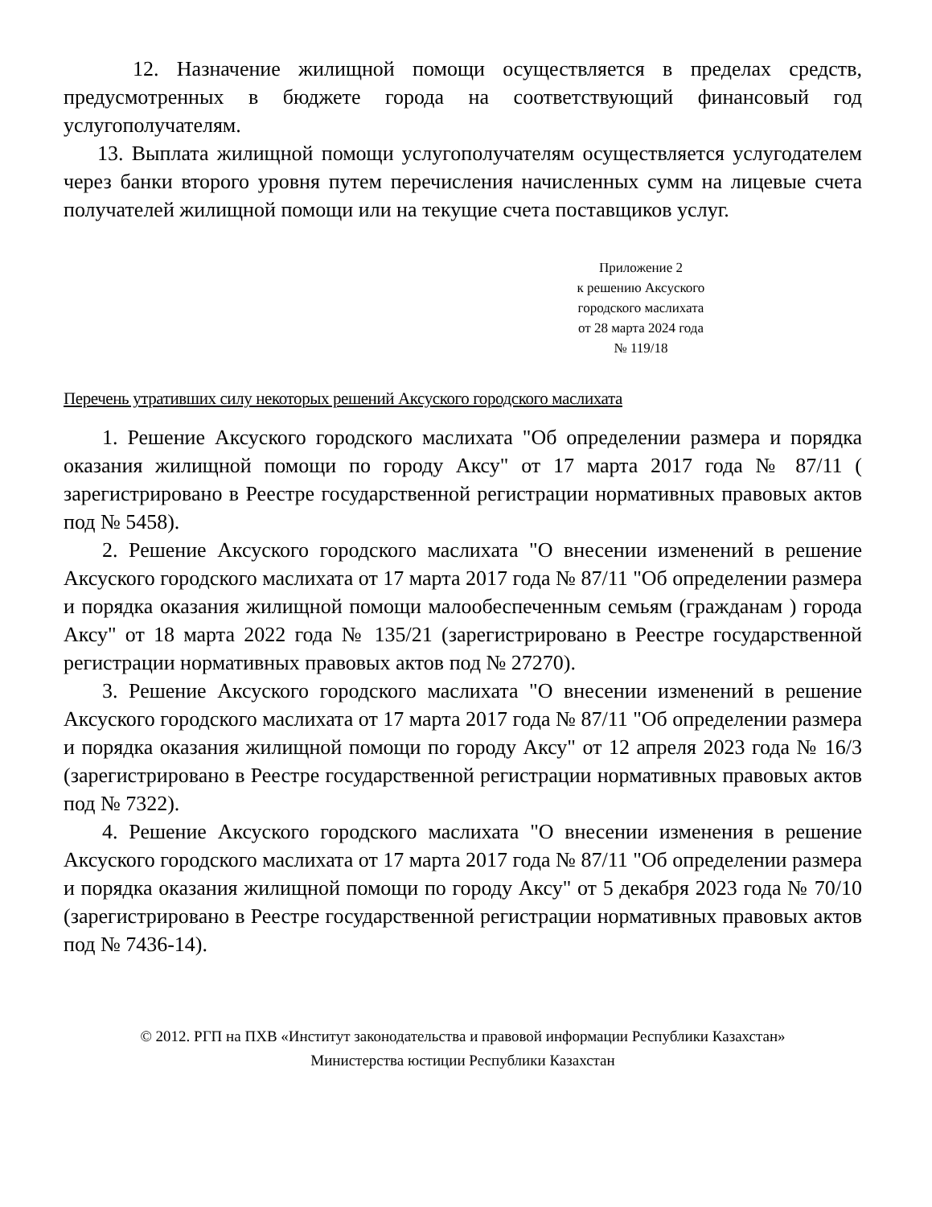12. Назначение жилищной помощи осуществляется в пределах средств, предусмотренных в бюджете города на соответствующий финансовый год услугополучателям.
13. Выплата жилищной помощи услугополучателям осуществляется услугодателем через банки второго уровня путем перечисления начисленных сумм на лицевые счета получателей жилищной помощи или на текущие счета поставщиков услуг.
Приложение 2
к решению Аксуского
городского маслихата
от 28 марта 2024 года
№ 119/18
Перечень утративших силу некоторых решений Аксуского городского маслихата
1. Решение Аксуского городского маслихата "Об определении размера и порядка оказания жилищной помощи по городу Аксу" от 17 марта 2017 года № 87/11 ( зарегистрировано в Реестре государственной регистрации нормативных правовых актов под № 5458).
2. Решение Аксуского городского маслихата "О внесении изменений в решение Аксуского городского маслихата от 17 марта 2017 года № 87/11 "Об определении размера и порядка оказания жилищной помощи малообеспеченным семьям (гражданам ) города Аксу" от 18 марта 2022 года № 135/21 (зарегистрировано в Реестре государственной регистрации нормативных правовых актов под № 27270).
3. Решение Аксуского городского маслихата "О внесении изменений в решение Аксуского городского маслихата от 17 марта 2017 года № 87/11 "Об определении размера и порядка оказания жилищной помощи по городу Аксу" от 12 апреля 2023 года № 16/3 (зарегистрировано в Реестре государственной регистрации нормативных правовых актов под № 7322).
4. Решение Аксуского городского маслихата "О внесении изменения в решение Аксуского городского маслихата от 17 марта 2017 года № 87/11 "Об определении размера и порядка оказания жилищной помощи по городу Аксу" от 5 декабря 2023 года № 70/10 (зарегистрировано в Реестре государственной регистрации нормативных правовых актов под № 7436-14).
© 2012. РГП на ПХВ «Институт законодательства и правовой информации Республики Казахстан»
Министерства юстиции Республики Казахстан